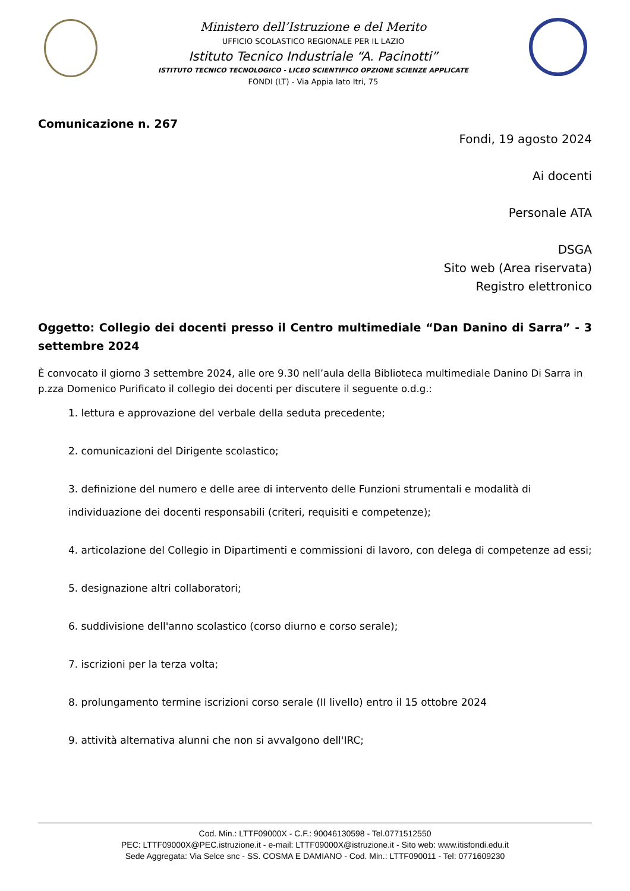Ministero dell’Istruzione e del Merito
UFFICIO SCOLASTICO REGIONALE PER IL LAZIO
Istituto Tecnico Industriale “A. Pacinotti”
ISTITUTO TECNICO TECNOLOGICO - LICEO SCIENTIFICO OPZIONE SCIENZE APPLICATE
FONDI (LT) - Via Appia lato Itri, 75
Comunicazione n. 267
Fondi, 19 agosto 2024
Ai docenti
Personale ATA
DSGA
Sito web (Area riservata)
Registro elettronico
Oggetto: Collegio dei docenti presso il Centro multimediale “Dan Danino di Sarra” - 3 settembre 2024
È convocato il giorno 3 settembre 2024, alle ore 9.30 nell’aula della Biblioteca multimediale Danino Di Sarra in p.zza Domenico Purificato il collegio dei docenti per discutere il seguente o.d.g.:
1. lettura e approvazione del verbale della seduta precedente;
2. comunicazioni del Dirigente scolastico;
3. definizione del numero e delle aree di intervento delle Funzioni strumentali e modalità di individuazione dei docenti responsabili (criteri, requisiti e competenze);
4. articolazione del Collegio in Dipartimenti e commissioni di lavoro, con delega di competenze ad essi;
5. designazione altri collaboratori;
6. suddivisione dell'anno scolastico (corso diurno e corso serale);
7. iscrizioni per la terza volta;
8. prolungamento termine iscrizioni corso serale (II livello) entro il 15 ottobre 2024
9. attività alternativa alunni che non si avvalgono dell'IRC;
Cod. Min.: LTTF09000X - C.F.: 90046130598 - Tel.0771512550
PEC: LTTF09000X@PEC.istruzione.it - e-mail: LTTF09000X@istruzione.it - Sito web: www.itisfondi.edu.it
Sede Aggregata: Via Selce snc - SS. COSMA E DAMIANO - Cod. Min.: LTTF090011 - Tel: 0771609230